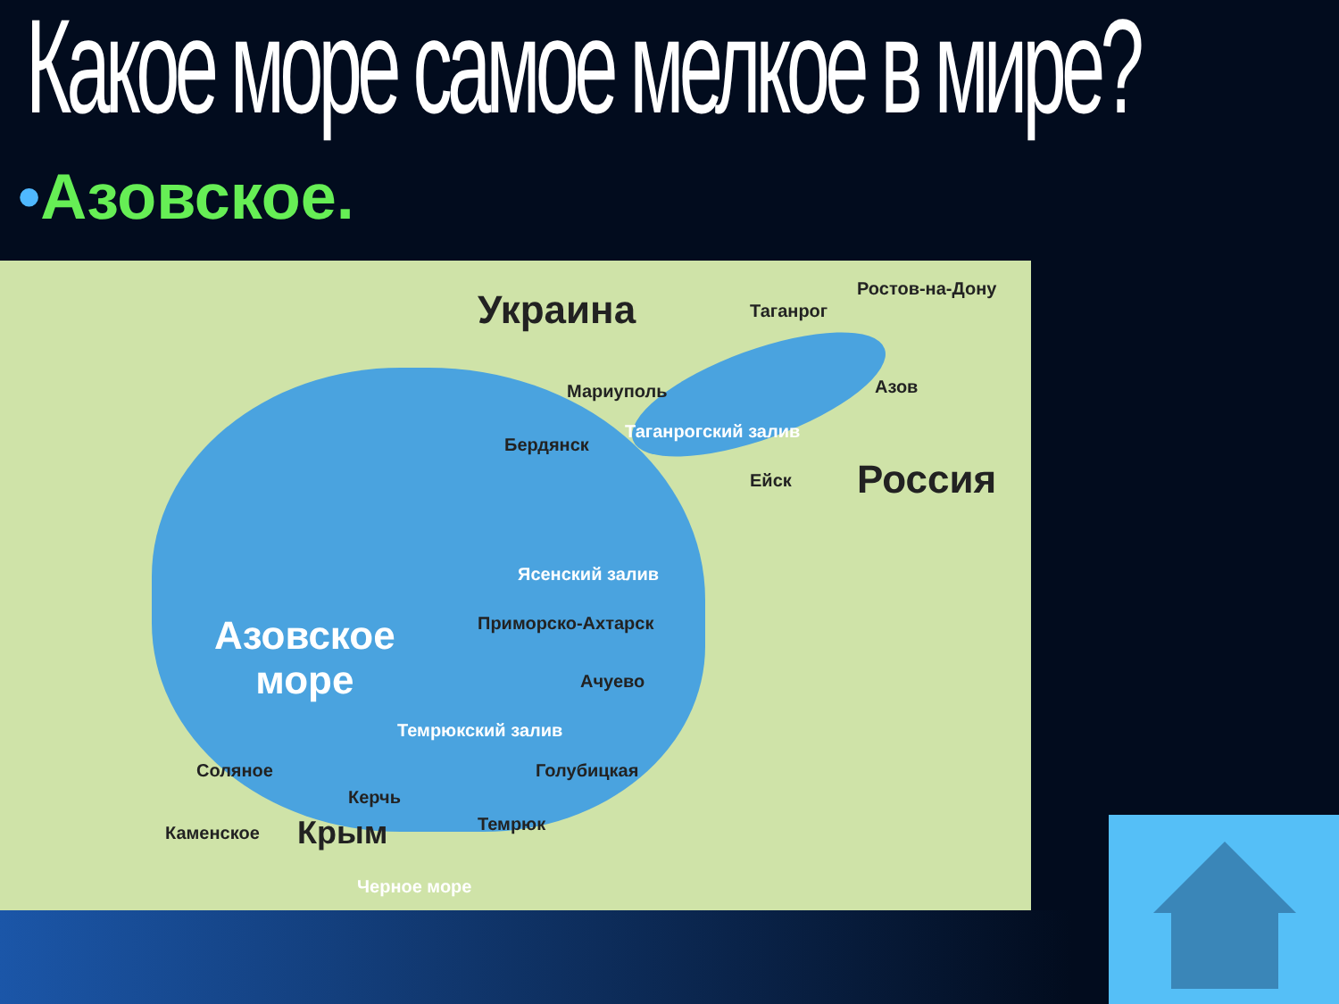Какое море самое мелкое в мире?
•Азовское.
Украина Ростов-на-Дону
Таганрог
Мариуполь Азов
Таганрогский залив
Бердянск
Ейск Россия
Ясенский залив
Приморско-Ахтарск
Азовское
море
Ачуево
Темрюкский залив
Соляное Голубицкая
Керчь
Каменское Крым Темрюк
Черное море